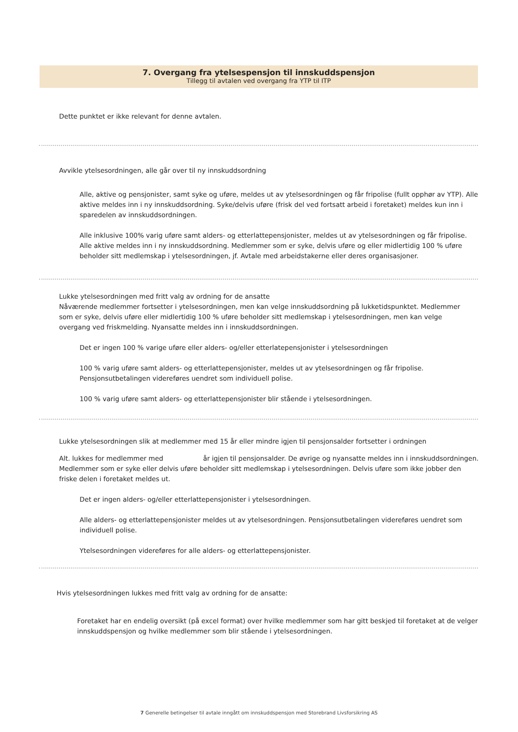7. Overgang fra ytelsespensjon til innskuddspensjon
Tillegg til avtalen ved overgang fra YTP til ITP
Dette punktet er ikke relevant for denne avtalen.
Avvikle ytelsesordningen, alle går over til ny innskuddsordning
Alle, aktive og pensjonister, samt syke og uføre, meldes ut av ytelsesordningen og får fripolise (fullt opphør av YTP). Alle aktive meldes inn i ny innskuddsordning. Syke/delvis uføre (frisk del ved fortsatt arbeid i foretaket) meldes kun inn i sparedelen av innskuddsordningen.
Alle inklusive 100% varig uføre samt alders- og etterlattepensjonister, meldes ut av ytelsesordningen og får fripolise. Alle aktive meldes inn i ny innskuddsordning. Medlemmer som er syke, delvis uføre og eller midlertidig 100 % uføre beholder sitt medlemskap i ytelsesordningen, jf. Avtale med arbeidstakerne eller deres organisasjoner.
Lukke ytelsesordningen med fritt valg av ordning for de ansatte
Nåværende medlemmer fortsetter i ytelsesordningen, men kan velge innskuddsordning på lukketidspunktet. Medlemmer som er syke, delvis uføre eller midlertidig 100 % uføre beholder sitt medlemskap i ytelsesordningen, men kan velge overgang ved friskmelding. Nyansatte meldes inn i innskuddsordningen.
Det er ingen 100 % varige uføre eller alders- og/eller etterlatepensjonister i ytelsesordningen
100 % varig uføre samt alders- og etterlattepensjonister, meldes ut av ytelsesordningen og får fripolise. Pensjonsutbetalingen videreføres uendret som individuell polise.
100 % varig uføre samt alders- og etterlattepensjonister blir stående i ytelsesordningen.
Lukke ytelsesordningen slik at medlemmer med 15 år eller mindre igjen til pensjonsalder fortsetter i ordningen
Alt. lukkes for medlemmer med år igjen til pensjonsalder. De øvrige og nyansatte meldes inn i innskuddsordningen. Medlemmer som er syke eller delvis uføre beholder sitt medlemskap i ytelsesordningen. Delvis uføre som ikke jobber den friske delen i foretaket meldes ut.
Det er ingen alders- og/eller etterlattepensjonister i ytelsesordningen.
Alle alders- og etterlattepensjonister meldes ut av ytelsesordningen. Pensjonsutbetalingen videreføres uendret som individuell polise.
Ytelsesordningen videreføres for alle alders- og etterlattepensjonister.
Hvis ytelsesordningen lukkes med fritt valg av ordning for de ansatte:
Foretaket har en endelig oversikt (på excel format) over hvilke medlemmer som har gitt beskjed til foretaket at de velger innskuddspensjon og hvilke medlemmer som blir stående i ytelsesordningen.
7 Generelle betingelser til avtale inngått om innskuddspensjon med Storebrand Livsforsikring AS